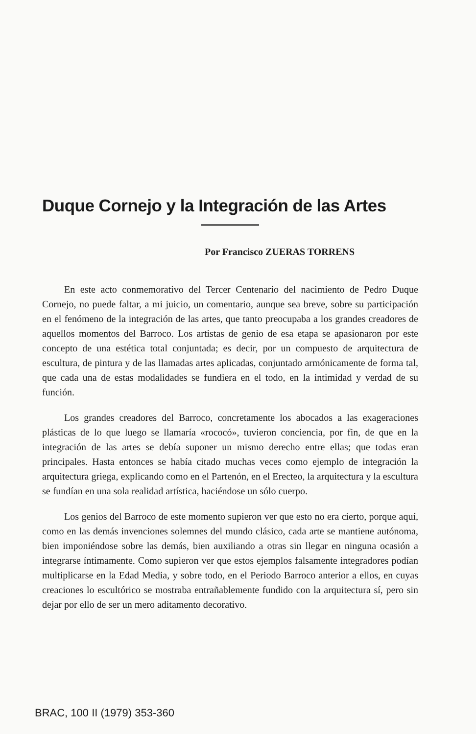Duque Cornejo y la Integración de las Artes
Por Francisco ZUERAS TORRENS
En este acto conmemorativo del Tercer Centenario del nacimiento de Pedro Duque Cornejo, no puede faltar, a mi juicio, un comentario, aunque sea breve, sobre su participación en el fenómeno de la integración de las artes, que tanto preocupaba a los grandes creadores de aquellos momentos del Barroco. Los artistas de genio de esa etapa se apasionaron por este concepto de una estética total conjuntada; es decir, por un compuesto de arquitectura de escultura, de pintura y de las llamadas artes aplicadas, conjuntado armónicamente de forma tal, que cada una de estas modalidades se fundiera en el todo, en la intimidad y verdad de su función.
Los grandes creadores del Barroco, concretamente los abocados a las exageraciones plásticas de lo que luego se llamaría «rococó», tuvieron conciencia, por fin, de que en la integración de las artes se debía suponer un mismo derecho entre ellas; que todas eran principales. Hasta entonces se había citado muchas veces como ejemplo de integración la arquitectura griega, explicando como en el Partenón, en el Erecteo, la arquitectura y la escultura se fundían en una sola realidad artística, haciéndose un sólo cuerpo.
Los genios del Barroco de este momento supieron ver que esto no era cierto, porque aquí, como en las demás invenciones solemnes del mundo clásico, cada arte se mantiene autónoma, bien imponiéndose sobre las demás, bien auxiliando a otras sin llegar en ninguna ocasión a integrarse íntimamente. Como supieron ver que estos ejemplos falsamente integradores podían multiplicarse en la Edad Media, y sobre todo, en el Periodo Barroco anterior a ellos, en cuyas creaciones lo escultórico se mostraba entrañablemente fundido con la arquitectura sí, pero sin dejar por ello de ser un mero aditamento decorativo.
BRAC, 100 II (1979) 353-360